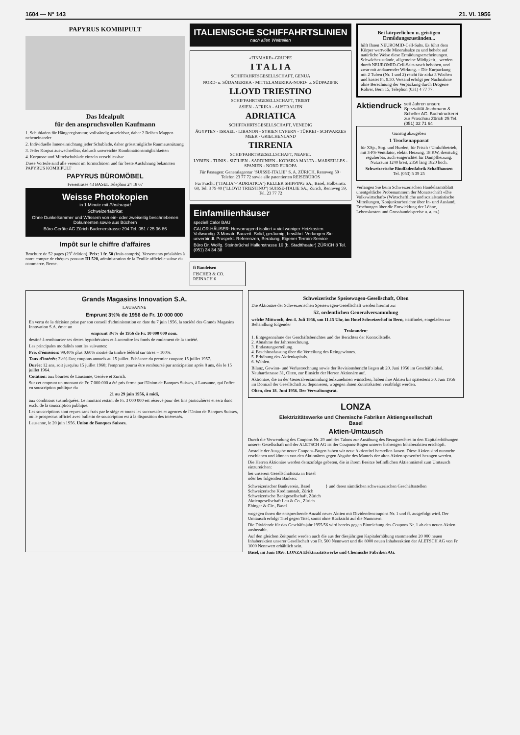1604 — N° 143 21. VI. 1956
PAPYRUS KOMBIPULT
Das Idealpult
für den anspruchsvollen Kaufmann
1. Schubladen für Hängeregistratur, vollständig ausziehbar, daher 2 Reihen Mappen nebeneinander
2. Individuelle Inneneinrichtung jeder Schublade, daher grösstmögliche Raumausnützung
3. Jeder Korpus auswechselbar, dadurch unerreichte Kombinationsmöglichkeiten
4. Korpusse und Mittelschublade einzeln verschliessbar
Diese Vorteile sind alle vereint im formschönen und für beste Ausführung bekannten PAPYRUS KOMBIPULT
PAPYRUS BÜROMÖBEL
Freiestrasse 43 BASEL Telephon 24 18 67
Weisse Photokopien
in 1 Minute mit Photorapid
Schweizerfabrikat
Ohne Dunkelkammer und Wässern von ein- oder zweiseitig beschriebenen Dokumenten sowie aus Büchern
Büro-Geräte AG Zürich Badenerstrasse 294 Tel. 051 / 25 36 86
Impôt sur le chiffre d'affaires
Brochure de 52 pages (23<sup>e</sup> édition). Prix: 1 fr. 50 (frais compris). Versements préalables à notre compte de chèques postaux III 520, administration de la Feuille officielle suisse du commerce. Berne.
ITALIENISCHE SCHIFFAHRTSLINIEN
nach allen Weltteilen
«FINMARE»-GRUPPE
I T A L I A
SCHIFFAHRTSGESELLSCHAFT, GENUA
NORD- u. SÜDAMERIKA - MITTELAMERIKA-NORD- u. SÜDPAZIFIK
LLOYD TRIESTINO
SCHIFFAHRTSGESELLSCHAFT, TRIEST
ASIEN - AFRIKA - AUSTRALIEN
ADRIATICA
SCHIFFAHRTSGESELLSCHAFT, VENEDIG
ÄGYPTEN - ISRAEL - LIBANON - SYRIEN CYPERN - TÜRKEI - SCHWARZES MEER - GRIECHENLAND
TIRRENIA
SCHIFFAHRTSGESELLSCHAFT, NEAPEL
LYBIEN - TUNIS - SIZILIEN - SARDINIEN - KORSIKA MALTA - MARSEILLES - SPANIEN - NORD EUROPA
Für Passagen: Generalagentur "SUISSE-ITALIE" S. A. ZÜRICH, Rennweg 59 · Telefon 23 77 72 sowie alle patentierten REISEBÜROS
Für Fracht: ("ITALIA"-"ADRIATICA") KELLER SHIPPING SA., Basel, Holbeinstr. 68, Tel. 3 79 40 ("LLOYD TRIESTINO") SUISSE-ITALIE SA., Zürich, Rennweg 59, Tel. 23 77 72
Einfamilienhäuser
speziell Calor BAU
CALOR-HÄUSER: Hervorragend isoliert = viel weniger Heizkosten. Vollwandig. 3 Monate Bauzeit. Solid, geräumig, bewährt. Verlangen Sie unverbindl. Prospekt. Referenzen, Beratung, Eigener Terrain-Service
Büro Dr. Wolfg. Steinbrüchel Hallenstrasse 10 (b. Stadttheater) ZÜRICH 8 Tel. (051) 34 34 38
fi Bandeisen
FISCHER & CO. REINACH 6
Bei körperlichen u. geistigen Ermüdungszuständen...
hilft Ihnen NEUROMID-Cell-Salts. Es führt dem Körper wertvolle Mineralsalze zu und behebt auf natürliche Weise diese Ermüdungserscheinungen. Schwächezustände, allgemeine Müdigkeit... werden durch NEUROMID-Cell-Salts rasch behoben, und zwar mit andauernder Wirkung. – Die Kurpackung mit 2 Tuben (Nr. 1 und 2) reicht für zirka 3 Wochen und kostet Fr. 9.50. Versand erfolgt per Nachnahme ohne Berechnung der Verpackung durch Drogerie Rohrer, Bern 15, Telephon (031) 4 77 77.
Aktiendruck seit Jahren unsere Spezialität Aschmann & Scheller AG. Buchdruckerei zur Froschau Zürich 25 Tel. (051) 32 71 64
Günstig abzugeben
1 Trockenapparat
für XSp., Strg. und Hurden, für Frisch / Umluftbetrieb, mit 3-PS-Ventilator, elektr. Heizung, 18 KW, dreistufig regulierbar, auch eingerichtet für Dampfheizung. Nutzraum 1240 breit, 2350 lang 1820 hoch.
Schweizerische Bindfadenfabrik Schaffhausen
Tel. (053) 5 39 25
Verlangen Sie beim Schweizerischen Handelsamtsblatt unentgeltliche Probenummern der Monatsschrift «Die Volkswirtschaft» (Wirtschaftliche und sozialstatistische Mitteilungen, Konjunkturberichte über In- und Ausland, Erhebungen über die Entwicklung der Löhne, Lebenskosten und Grosshandelspreise u. a. m.)
Grands Magasins Innovation S.A.
LAUSANNE
Emprunt 3½% de 1956 de Fr. 10 000 000
En vertu de la décision prise par son conseil d'administration en date du 7 juin 1956, la société des Grands Magasins Innovation S.A. émet un
emprunt 3½% de 1956 de Fr. 10 000 000 nom.
destiné à rembourser ses dettes hypothécaires et à accroître les fonds de roulement de la société.
Les principales modalités sont les suivantes:
Prix d'émission: 99,40% plus 0,60% moitié du timbre fédéral sur titres = 100%.
Taux d'intérêt: 3½% l'an; coupons annuels au 15 juillet. Echéance du premier coupon: 15 juillet 1957.
Durée: 12 ans, soit jusqu'au 15 juillet 1968; l'emprunt pourra être remboursé par anticipation après 8 ans, dès le 15 juillet 1964.
Cotation: aux bourses de Lausanne, Genève et Zurich.
Sur cet emprunt un montant de Fr. 7 000 000 a été pris ferme par l'Union de Banques Suisses, à Lausanne, qui l'offre en souscription publique du
21 au 29 juin 1956, à midi,
aux conditions susindiquées. Le montant restant de Fr. 3 000 000 est réservé pour des fins particulières et sera donc exclu de la souscription publique.
Les souscriptions sont reçues sans frais par le siège et toutes les succursales et agences de l'Union de Banques Suisses, où le prospectus officiel avec bulletin de souscription est à la disposition des intéressés.
Lausanne, le 20 juin 1956. Union de Banques Suisses.
Schweizerische Speisewagen-Gesellschaft, Olten
Die Aktionäre der Schweizerischen Speisewagen-Gesellschaft werden hiermit zur
52. ordentlichen Generalversammlung
welche Mittwoch, den 4. Juli 1956, um 11.15 Uhr, im Hotel Schweizerhof in Bern, stattfindet, eingeladen zur Behandlung folgender
Traktanden:
1. Entgegennahme des Geschäftsberichtes und des Berichtes der Kontrollstelle.
2. Abnahme der Jahresrechnung.
3. Entlastungserteilung.
4. Beschlussfassung über die Verteilung des Reingewinnes.
5. Erhöhung des Aktienkapitals.
6. Wahlen.
Bilanz, Gewinn- und Verlustrechnung sowie der Revisionsbericht liegen ab 20. Juni 1956 im Geschäftslokal, Neuhardstrasse 31, Olten, zur Einsicht der Herren Aktionäre auf.
Aktionäre, die an der Generalversammlung teilzunehmen wünschen, haben ihre Aktien bis spätestens 30. Juni 1956 im Domizil der Gesellschaft zu deponieren, wogegen ihnen Zutrittskarten verabfolgt werden.
Olten, den 18. Juni 1956. Der Verwaltungsrat.
LONZA
Elektrizitätswerke und Chemische Fabriken Aktiengesellschaft
Basel
Aktien-Umtausch
Durch die Verwendung des Coupons Nr. 29 und des Talons zur Ausübung des Bezugsrechtes in den Kapitalerhöhungen unserer Gesellschaft und der ALETSCH AG ist der Coupons-Bogen unserer bisherigen Inhaberaktien erschöpft.
Anstelle der Ausgabe neuer Coupons-Bogen haben wir neue Aktientitel herstellen lassen. Diese Aktien sind nunmehr erschienen und können von den Aktionären gegen Abgabe des Mantels der alten Aktien spesenfrei bezogen werden.
Die Herren Aktionäre werden demzufolge gebeten, die in ihrem Besitze befindlichen Aktienmäntel zum Umtausch einzureichen:
bei unserem Gesellschaftssitz in Basel
oder bei folgenden Banken:
Schweizerischer Bankverein, Basel
Schweizerische Kreditanstalt, Zürich
Schweizerische Bankgesellschaft, Zürich
Aktiengesellschaft Leu & Co., Zürich
Ehinger & Cie., Basel
} und deren sämtlichen schweizerischen Geschäftsstellen
wogegen ihnen die entsprechende Anzahl neuer Aktien mit Dividendencoupons Nr. 1 und ff. ausgefolgt wird. Der Umtausch erfolgt Titel gegen Titel, somit ohne Rücksicht auf die Nummern.
Die Dividende für das Geschäftsjahr 1955/56 wird bereits gegen Einreichung des Coupons Nr. 1 ab den neuen Aktien ausbezahlt.
Auf den gleichen Zeitpunkt werden auch die aus der diesjährigen Kapitalerhöhung stammenden 20 000 neuen Inhaberaktien unserer Gesellschaft von Fr. 500 Nennwert und die 8000 neuen Inhaberaktien der ALETSCH AG von Fr. 1000 Nennwert erhältlich sein.
Basel, im Juni 1956. LONZA Elektrizitätswerke und Chemische Fabriken AG.